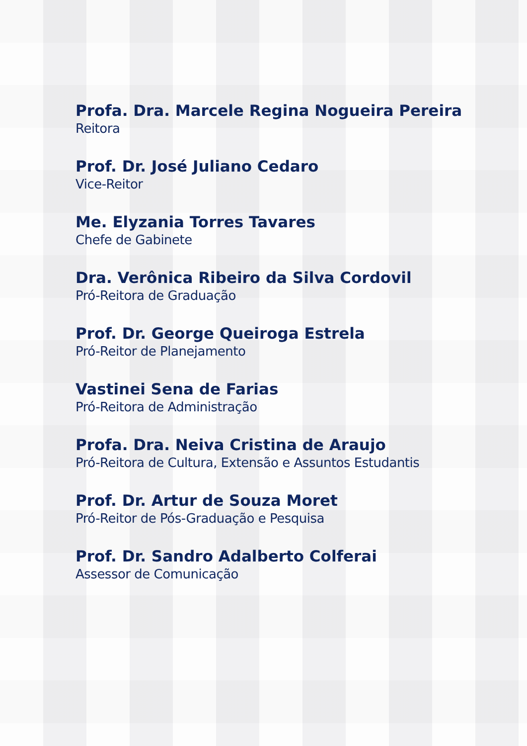Profa. Dra. Marcele Regina Nogueira Pereira
Reitora
Prof. Dr. José Juliano Cedaro
Vice-Reitor
Me. Elyzania Torres Tavares
Chefe de Gabinete
Dra. Verônica Ribeiro da Silva Cordovil
Pró-Reitora de Graduação
Prof. Dr. George Queiroga Estrela
Pró-Reitor de Planejamento
Vastinei Sena de Farias
Pró-Reitora de Administração
Profa. Dra. Neiva Cristina de Araujo
Pró-Reitora de Cultura, Extensão e Assuntos Estudantis
Prof. Dr. Artur de Souza Moret
Pró-Reitor de Pós-Graduação e Pesquisa
Prof. Dr. Sandro Adalberto Colferai
Assessor de Comunicação